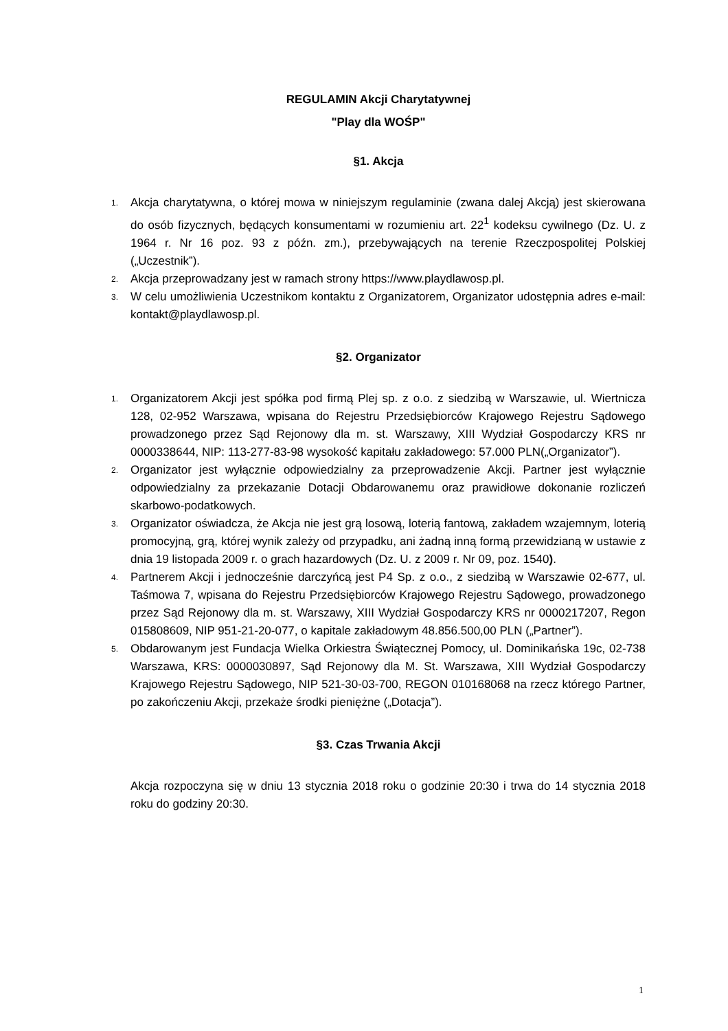REGULAMIN Akcji Charytatywnej
"Play dla WOŚP"
§1. Akcja
1.
Akcja charytatywna, o której mowa w niniejszym regulaminie (zwana dalej Akcją) jest skierowana do osób fizycznych, będących konsumentami w rozumieniu art. 22<sup>1</sup> kodeksu cywilnego (Dz. U. z 1964 r. Nr 16 poz. 93 z późn. zm.), przebywających na terenie Rzeczpospolitej Polskiej („Uczestnik”).
2.
Akcja przeprowadzany jest w ramach strony https://www.playdlawosp.pl.
3.
W celu umożliwienia Uczestnikom kontaktu z Organizatorem, Organizator udostępnia adres e-mail: kontakt@playdlawosp.pl.
§2. Organizator
1.
Organizatorem Akcji jest spółka pod firmą Plej sp. z o.o. z siedzibą w Warszawie, ul. Wiertnicza 128, 02-952 Warszawa, wpisana do Rejestru Przedsiębiorców Krajowego Rejestru Sądowego prowadzonego przez Sąd Rejonowy dla m. st. Warszawy, XIII Wydział Gospodarczy KRS nr 0000338644, NIP: 113-277-83-98 wysokość kapitału zakładowego: 57.000 PLN(„Organizator”).
2.
Organizator jest wyłącznie odpowiedzialny za przeprowadzenie Akcji. Partner jest wyłącznie odpowiedzialny za przekazanie Dotacji Obdarowanemu oraz prawidłowe dokonanie rozliczeń skarbowo-podatkowych.
3.
Organizator oświadcza, że Akcja nie jest grą losową, loterią fantową, zakładem wzajemnym, loterią promocyjną, grą, której wynik zależy od przypadku, ani żadną inną formą przewidzianą w ustawie z dnia 19 listopada 2009 r. o grach hazardowych (Dz. U. z 2009 r. Nr 09, poz. 1540).
4.
Partnerem Akcji i jednocześnie darczyńcą jest P4 Sp. z o.o., z siedzibą w Warszawie 02-677, ul. Taśmowa 7, wpisana do Rejestru Przedsiębiorców Krajowego Rejestru Sądowego, prowadzonego przez Sąd Rejonowy dla m. st. Warszawy, XIII Wydział Gospodarczy KRS nr 0000217207, Regon 015808609, NIP 951-21-20-077, o kapitale zakładowym 48.856.500,00 PLN („Partner”).
5.
Obdarowanym jest Fundacja Wielka Orkiestra Świątecznej Pomocy, ul. Dominikańska 19c, 02-738 Warszawa, KRS: 0000030897, Sąd Rejonowy dla M. St. Warszawa, XIII Wydział Gospodarczy Krajowego Rejestru Sądowego, NIP 521-30-03-700, REGON 010168068 na rzecz którego Partner, po zakończeniu Akcji, przekaże środki pieniężne („Dotacja”).
§3. Czas Trwania Akcji
Akcja rozpoczyna się w dniu 13 stycznia 2018 roku o godzinie 20:30 i trwa do 14 stycznia 2018 roku do godziny 20:30.
1